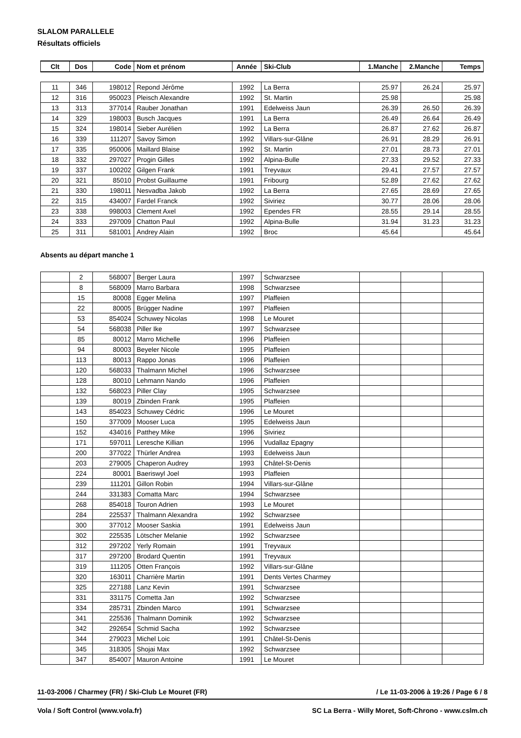SLALOM PARALLELE
Résultats officiels
| Clt | Dos | Code | Nom et prénom | Année | Ski-Club | 1.Manche | 2.Manche | Temps |
| --- | --- | --- | --- | --- | --- | --- | --- | --- |
| 11 | 346 | 198012 | Repond Jérôme | 1992 | La Berra | 25.97 | 26.24 | 25.97 |
| 12 | 316 | 950023 | Pleisch Alexandre | 1992 | St. Martin | 25.98 | | 25.98 |
| 13 | 313 | 377014 | Rauber Jonathan | 1991 | Edelweiss Jaun | 26.39 | 26.50 | 26.39 |
| 14 | 329 | 198003 | Busch Jacques | 1991 | La Berra | 26.49 | 26.64 | 26.49 |
| 15 | 324 | 198014 | Sieber Aurélien | 1992 | La Berra | 26.87 | 27.62 | 26.87 |
| 16 | 339 | 111207 | Savoy Simon | 1992 | Villars-sur-Glâne | 26.91 | 28.29 | 26.91 |
| 17 | 335 | 950006 | Maillard Blaise | 1992 | St. Martin | 27.01 | 28.73 | 27.01 |
| 18 | 332 | 297027 | Progin Gilles | 1992 | Alpina-Bulle | 27.33 | 29.52 | 27.33 |
| 19 | 337 | 100202 | Gilgen Frank | 1991 | Treyvaux | 29.41 | 27.57 | 27.57 |
| 20 | 321 | 85010 | Probst Guillaume | 1991 | Fribourg | 52.89 | 27.62 | 27.62 |
| 21 | 330 | 198011 | Nesvadba Jakob | 1992 | La Berra | 27.65 | 28.69 | 27.65 |
| 22 | 315 | 434007 | Fardel Franck | 1992 | Siviriez | 30.77 | 28.06 | 28.06 |
| 23 | 338 | 998003 | Clement Axel | 1992 | Ependes FR | 28.55 | 29.14 | 28.55 |
| 24 | 333 | 297009 | Chatton Paul | 1992 | Alpina-Bulle | 31.94 | 31.23 | 31.23 |
| 25 | 311 | 581001 | Andrey Alain | 1992 | Broc | 45.64 | | 45.64 |
Absents au départ manche 1
| | 2 | 568007 | Berger Laura | 1997 | Schwarzsee | | | |
| | 8 | 568009 | Marro Barbara | 1998 | Schwarzsee | | | |
| | 15 | 80008 | Egger Melina | 1997 | Plaffeien | | | |
| | 22 | 80005 | Brügger Nadine | 1997 | Plaffeien | | | |
| | 53 | 854024 | Schuwey Nicolas | 1998 | Le Mouret | | | |
| | 54 | 568038 | Piller Ike | 1997 | Schwarzsee | | | |
| | 85 | 80012 | Marro Michelle | 1996 | Plaffeien | | | |
| | 94 | 80003 | Beyeler Nicole | 1995 | Plaffeien | | | |
| | 113 | 80013 | Rappo Jonas | 1996 | Plaffeien | | | |
| | 120 | 568033 | Thalmann Michel | 1996 | Schwarzsee | | | |
| | 128 | 80010 | Lehmann Nando | 1996 | Plaffeien | | | |
| | 132 | 568023 | Piller Clay | 1995 | Schwarzsee | | | |
| | 139 | 80019 | Zbinden Frank | 1995 | Plaffeien | | | |
| | 143 | 854023 | Schuwey Cédric | 1996 | Le Mouret | | | |
| | 150 | 377009 | Mooser Luca | 1995 | Edelweiss Jaun | | | |
| | 152 | 434016 | Patthey Mike | 1996 | Siviriez | | | |
| | 171 | 597011 | Leresche Killian | 1996 | Vudallaz Epagny | | | |
| | 200 | 377022 | Thürler Andrea | 1993 | Edelweiss Jaun | | | |
| | 203 | 279005 | Chaperon Audrey | 1993 | Châtel-St-Denis | | | |
| | 224 | 80001 | Baeriswyl Joel | 1993 | Plaffeien | | | |
| | 239 | 111201 | Gillon Robin | 1994 | Villars-sur-Glâne | | | |
| | 244 | 331383 | Comatta Marc | 1994 | Schwarzsee | | | |
| | 268 | 854018 | Touron Adrien | 1993 | Le Mouret | | | |
| | 284 | 225537 | Thalmann Alexandra | 1992 | Schwarzsee | | | |
| | 300 | 377012 | Mooser Saskia | 1991 | Edelweiss Jaun | | | |
| | 302 | 225535 | Lötscher Melanie | 1992 | Schwarzsee | | | |
| | 312 | 297202 | Yerly Romain | 1991 | Treyvaux | | | |
| | 317 | 297200 | Brodard Quentin | 1991 | Treyvaux | | | |
| | 319 | 111205 | Otten François | 1992 | Villars-sur-Glâne | | | |
| | 320 | 163011 | Charrière Martin | 1991 | Dents Vertes Charmey | | | |
| | 325 | 227188 | Lanz Kevin | 1991 | Schwarzsee | | | |
| | 331 | 331175 | Cometta Jan | 1992 | Schwarzsee | | | |
| | 334 | 285731 | Zbinden Marco | 1991 | Schwarzsee | | | |
| | 341 | 225536 | Thalmann Dominik | 1992 | Schwarzsee | | | |
| | 342 | 292654 | Schmid Sacha | 1992 | Schwarzsee | | | |
| | 344 | 279023 | Michel Loic | 1991 | Châtel-St-Denis | | | |
| | 345 | 318305 | Shojai Max | 1992 | Schwarzsee | | | |
| | 347 | 854007 | Mauron Antoine | 1991 | Le Mouret | | | |
11-03-2006 / Charmey (FR) / Ski-Club Le Mouret (FR) / Le 11-03-2006 à 19:26 / Page 6 / 8
Vola / Soft Control (www.vola.fr) SC La Berra - Willy Moret, Soft-Chrono - www.cslm.ch